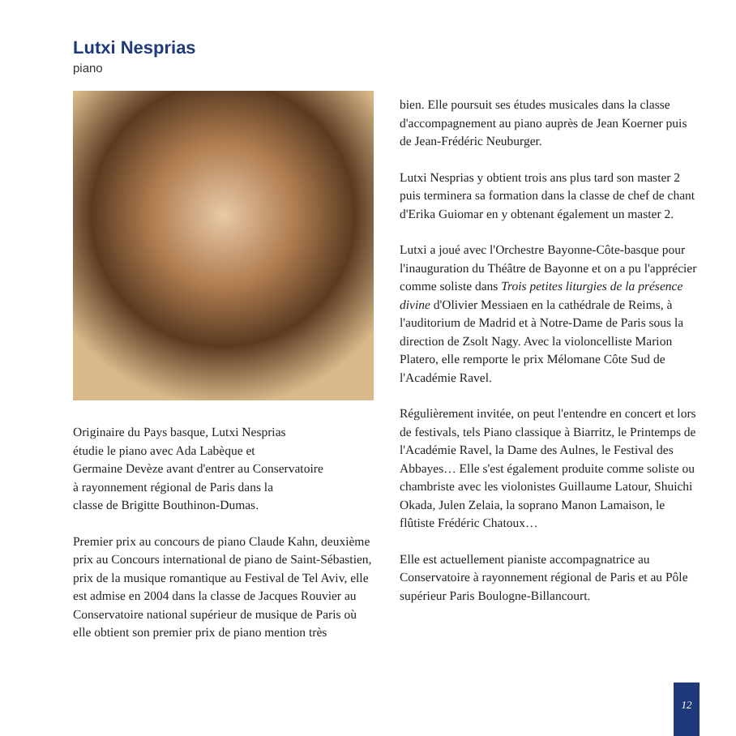Lutxi Nesprias
piano
Originaire du Pays basque, Lutxi Nesprias
étudie le piano avec Ada Labèque et
Germaine Devèze avant d'entrer au Conservatoire
à rayonnement régional de Paris dans la
classe de Brigitte Bouthinon-Dumas.
Premier prix au concours de piano Claude Kahn, deuxième prix au Concours international de piano de Saint-Sébastien, prix de la musique romantique au Festival de Tel Aviv, elle est admise en 2004 dans la classe de Jacques Rouvier au Conservatoire national supérieur de musique de Paris où elle obtient son premier prix de piano mention très
bien. Elle poursuit ses études musicales dans la classe d'accompagnement au piano auprès de Jean Koerner puis de Jean-Frédéric Neuburger.
Lutxi Nesprias y obtient trois ans plus tard son master 2 puis terminera sa formation dans la classe de chef de chant d'Erika Guiomar en y obtenant également un master 2.
Lutxi a joué avec l'Orchestre Bayonne-Côte-basque pour l'inauguration du Théâtre de Bayonne et on a pu l'apprécier comme soliste dans Trois petites liturgies de la présence divine d'Olivier Messiaen en la cathédrale de Reims, à l'auditorium de Madrid et à Notre-Dame de Paris sous la direction de Zsolt Nagy. Avec la violoncelliste Marion Platero, elle remporte le prix Mélomane Côte Sud de l'Académie Ravel.
Régulièrement invitée, on peut l'entendre en concert et lors de festivals, tels Piano classique à Biarritz, le Printemps de l'Académie Ravel, la Dame des Aulnes, le Festival des Abbayes… Elle s'est également produite comme soliste ou chambriste avec les violonistes Guillaume Latour, Shuichi Okada, Julen Zelaia, la soprano Manon Lamaison, le flûtiste Frédéric Chatoux…
Elle est actuellement pianiste accompagnatrice au Conservatoire à rayonnement régional de Paris et au Pôle supérieur Paris Boulogne-Billancourt.
12